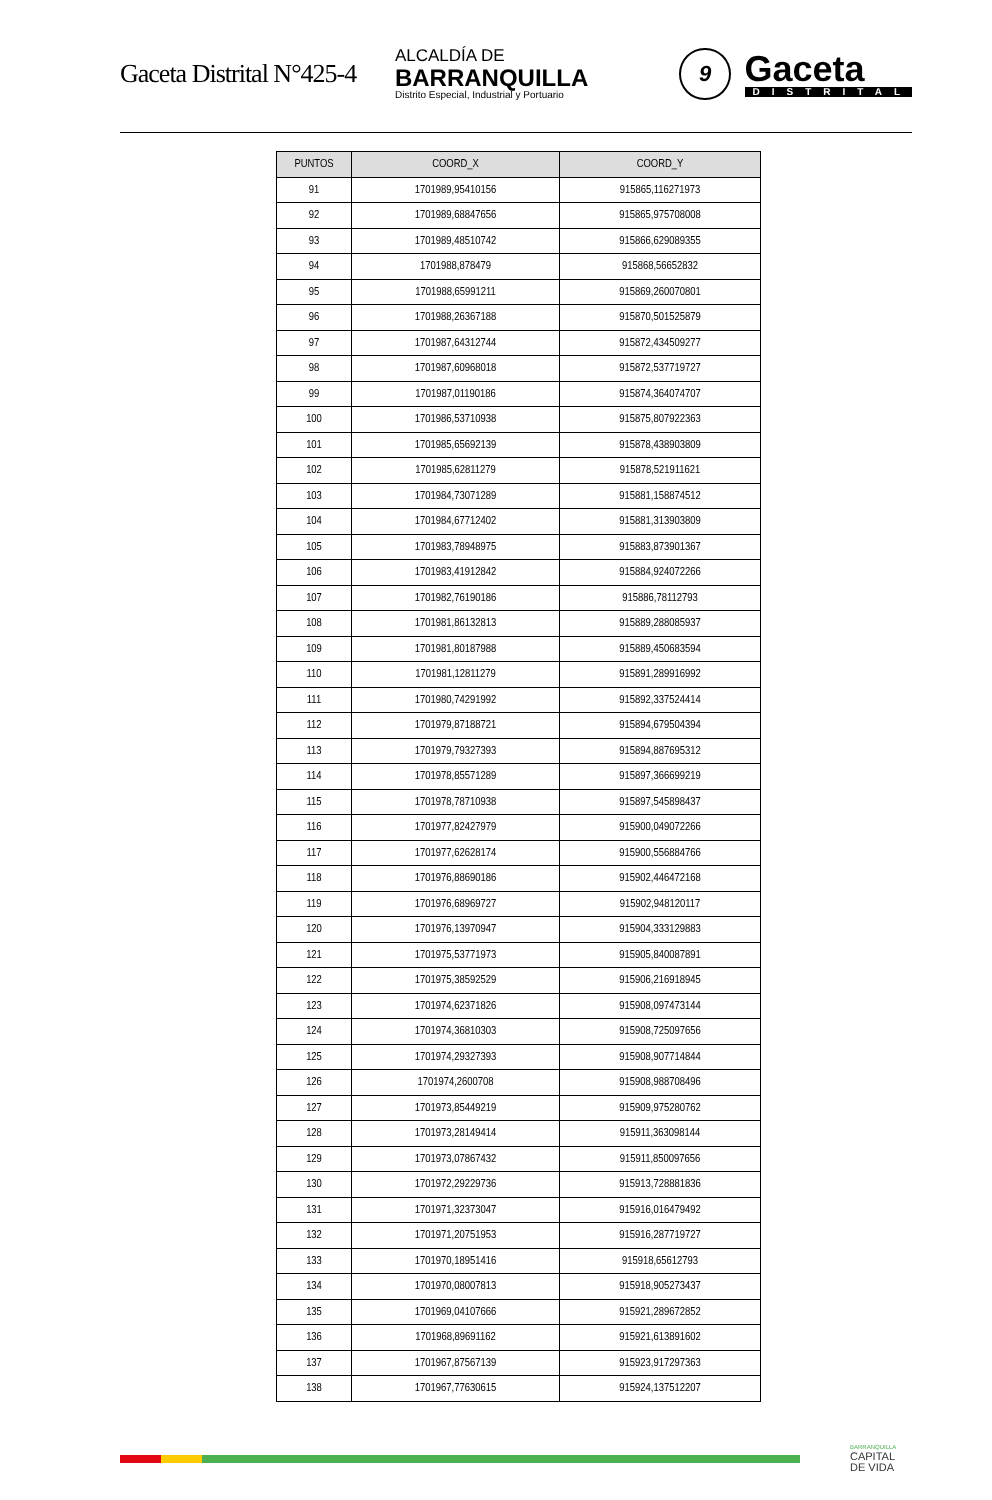Gaceta Distrital N°425-4
ALCALDÍA DE
BARRANQUILLA
Distrito Especial, Industrial y Portuario
9
Gaceta
DISTRITAL
| PUNTOS | COORD_X | COORD_Y |
| --- | --- | --- |
| 91 | 1701989,95410156 | 915865,116271973 |
| 92 | 1701989,68847656 | 915865,975708008 |
| 93 | 1701989,48510742 | 915866,629089355 |
| 94 | 1701988,878479 | 915868,56652832 |
| 95 | 1701988,65991211 | 915869,260070801 |
| 96 | 1701988,26367188 | 915870,501525879 |
| 97 | 1701987,64312744 | 915872,434509277 |
| 98 | 1701987,60968018 | 915872,537719727 |
| 99 | 1701987,01190186 | 915874,364074707 |
| 100 | 1701986,53710938 | 915875,807922363 |
| 101 | 1701985,65692139 | 915878,438903809 |
| 102 | 1701985,62811279 | 915878,521911621 |
| 103 | 1701984,73071289 | 915881,158874512 |
| 104 | 1701984,67712402 | 915881,313903809 |
| 105 | 1701983,78948975 | 915883,873901367 |
| 106 | 1701983,41912842 | 915884,924072266 |
| 107 | 1701982,76190186 | 915886,78112793 |
| 108 | 1701981,86132813 | 915889,288085937 |
| 109 | 1701981,80187988 | 915889,450683594 |
| 110 | 1701981,12811279 | 915891,289916992 |
| 111 | 1701980,74291992 | 915892,337524414 |
| 112 | 1701979,87188721 | 915894,679504394 |
| 113 | 1701979,79327393 | 915894,887695312 |
| 114 | 1701978,85571289 | 915897,366699219 |
| 115 | 1701978,78710938 | 915897,545898437 |
| 116 | 1701977,82427979 | 915900,049072266 |
| 117 | 1701977,62628174 | 915900,556884766 |
| 118 | 1701976,88690186 | 915902,446472168 |
| 119 | 1701976,68969727 | 915902,948120117 |
| 120 | 1701976,13970947 | 915904,333129883 |
| 121 | 1701975,53771973 | 915905,840087891 |
| 122 | 1701975,38592529 | 915906,216918945 |
| 123 | 1701974,62371826 | 915908,097473144 |
| 124 | 1701974,36810303 | 915908,725097656 |
| 125 | 1701974,29327393 | 915908,907714844 |
| 126 | 1701974,2600708 | 915908,988708496 |
| 127 | 1701973,85449219 | 915909,975280762 |
| 128 | 1701973,28149414 | 915911,363098144 |
| 129 | 1701973,07867432 | 915911,850097656 |
| 130 | 1701972,29229736 | 915913,728881836 |
| 131 | 1701971,32373047 | 915916,016479492 |
| 132 | 1701971,20751953 | 915916,287719727 |
| 133 | 1701970,18951416 | 915918,65612793 |
| 134 | 1701970,08007813 | 915918,905273437 |
| 135 | 1701969,04107666 | 915921,289672852 |
| 136 | 1701968,89691162 | 915921,613891602 |
| 137 | 1701967,87567139 | 915923,917297363 |
| 138 | 1701967,77630615 | 915924,137512207 |
BARRANQUILLA
CAPITAL
DE VIDA